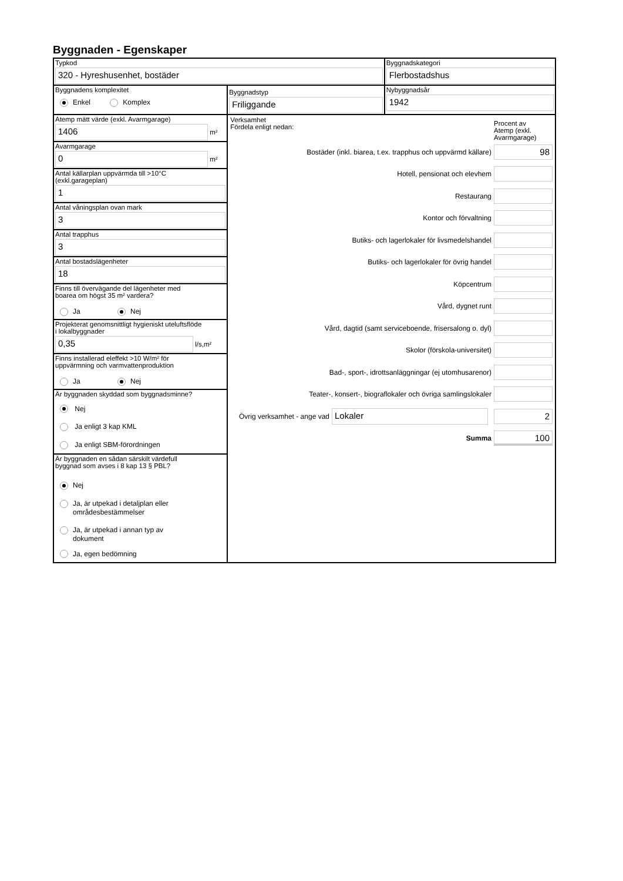Byggnaden - Egenskaper
Typkod
320 - Hyreshusenhet, bostäder
Byggnadskategori
Flerbostadshus
Byggnadens komplexitet
Enkel Komplex
Byggnadstyp
Friliggande
Nybyggnadsår
1942
Atemp mätt värde (exkl. Avarmgarage)
1406
m²
Avarmgarage
0
m²
Antal källarplan uppvärmda till >10°C
(exkl.garageplan)
1
Antal våningsplan ovan mark
3
Antal trapphus
3
Antal bostadslägenheter
18
Finns till övervägande del lägenheter med
boarea om högst 35 m² vardera?
Ja Nej
Projekterat genomsnittligt hygieniskt uteluftsflöde
i lokalbyggnader
0,35
l/s,m²
Finns installerad eleffekt >10 W/m² för
uppvärmning och varmvattenproduktion
Ja Nej
Är byggnaden skyddad som byggnadsminne?
Nej
Ja enligt 3 kap KML
Ja enligt SBM-förordningen
Är byggnaden en sådan särskilt värdefull
byggnad som avses i 8 kap 13 § PBL?
Nej
Ja, är utpekad i detaljplan eller
områdesbestämmelser
Ja, är utpekad i annan typ av
dokument
Ja, egen bedömning
Verksamhet
Fördela enligt nedan:
Procent av
Atemp (exkl.
Avarmgarage)
Bostäder (inkl. biarea, t.ex. trapphus och uppvärmd källare)
98
Hotell, pensionat och elevhem
Restaurang
Kontor och förvaltning
Butiks- och lagerlokaler för livsmedelshandel
Butiks- och lagerlokaler för övrig handel
Köpcentrum
Vård, dygnet runt
Vård, dagtid (samt serviceboende, frisersalong o. dyl)
Skolor (förskola-universitet)
Bad-, sport-, idrottsanläggningar (ej utomhusarenor)
Teater-, konsert-, biograflokaler och övriga samlingslokaler
Övrig verksamhet - ange vad
Lokaler 2
Summa
100